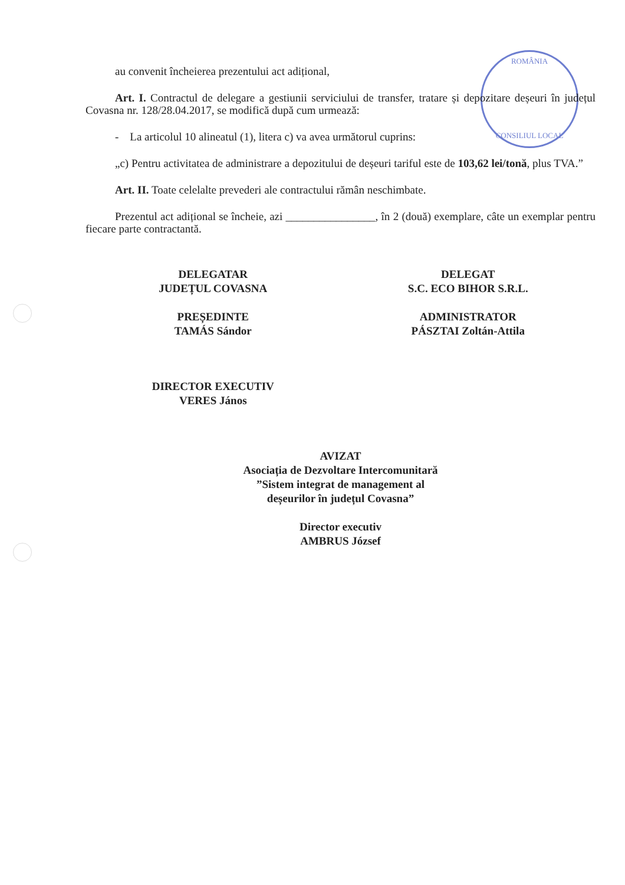ROMÂNIA
CONSILIUL LOCAL
au convenit încheierea prezentului act adițional,
Art. I. Contractul de delegare a gestiunii serviciului de transfer, tratare și depozitare deșeuri în județul Covasna nr. 128/28.04.2017, se modifică după cum urmează:
- La articolul 10 alineatul (1), litera c) va avea următorul cuprins:
„c) Pentru activitatea de administrare a depozitului de deșeuri tariful este de 103,62 lei/tonă, plus TVA.”
Art. II. Toate celelalte prevederi ale contractului rămân neschimbate.
Prezentul act adițional se încheie, azi ________________, în 2 (două) exemplare, câte un exemplar pentru fiecare parte contractantă.
DELEGATAR
JUDEȚUL COVASNA
PREȘEDINTE
TAMÁS Sándor
DELEGAT
S.C. ECO BIHOR S.R.L.
ADMINISTRATOR
PÁSZTAI Zoltán-Attila
DIRECTOR EXECUTIV
VERES János
AVIZAT
Asociația de Dezvoltare Intercomunitară
”Sistem integrat de management al
deșeurilor în județul Covasna”
Director executiv
AMBRUS József